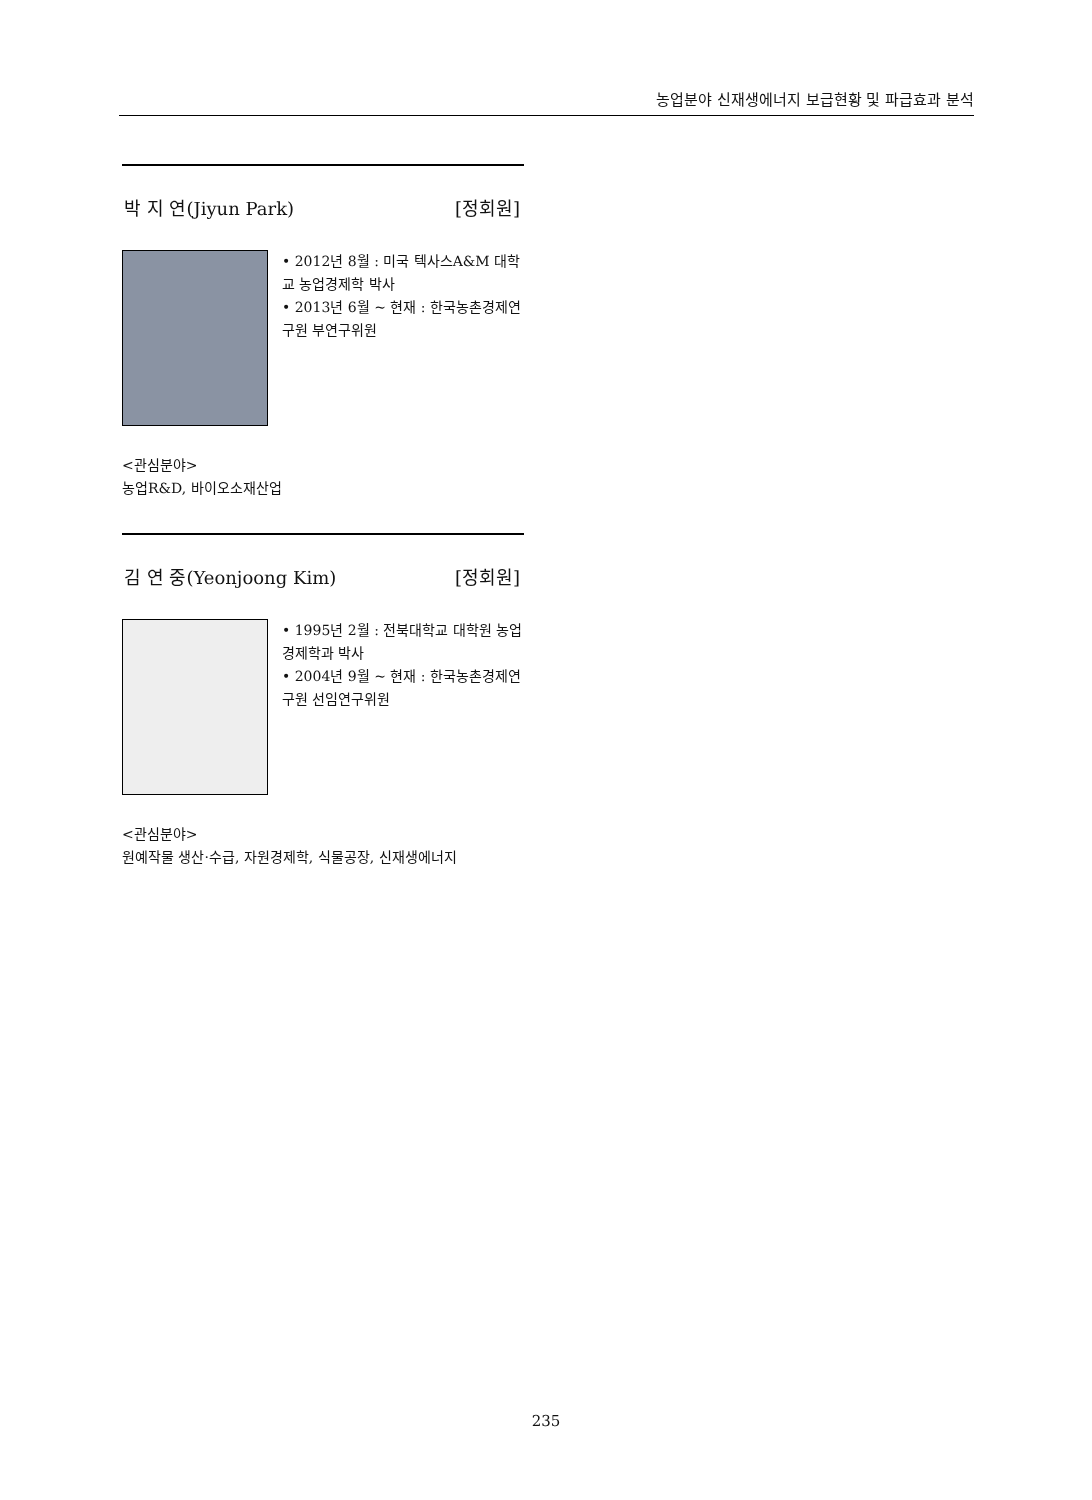농업분야 신재생에너지 보급현황 및 파급효과 분석
박 지 연(Jiyun Park) [정회원]
• 2012년 8월 : 미국 텍사스A&M 대학교 농업경제학 박사
• 2013년 6월 ~ 현재 : 한국농촌경제연구원 부연구위원
<관심분야>
농업R&D, 바이오소재산업
김 연 중(Yeonjoong Kim) [정회원]
• 1995년 2월 : 전북대학교 대학원 농업경제학과 박사
• 2004년 9월 ~ 현재 : 한국농촌경제연구원 선임연구위원
<관심분야>
원예작물 생산·수급, 자원경제학, 식물공장, 신재생에너지
235